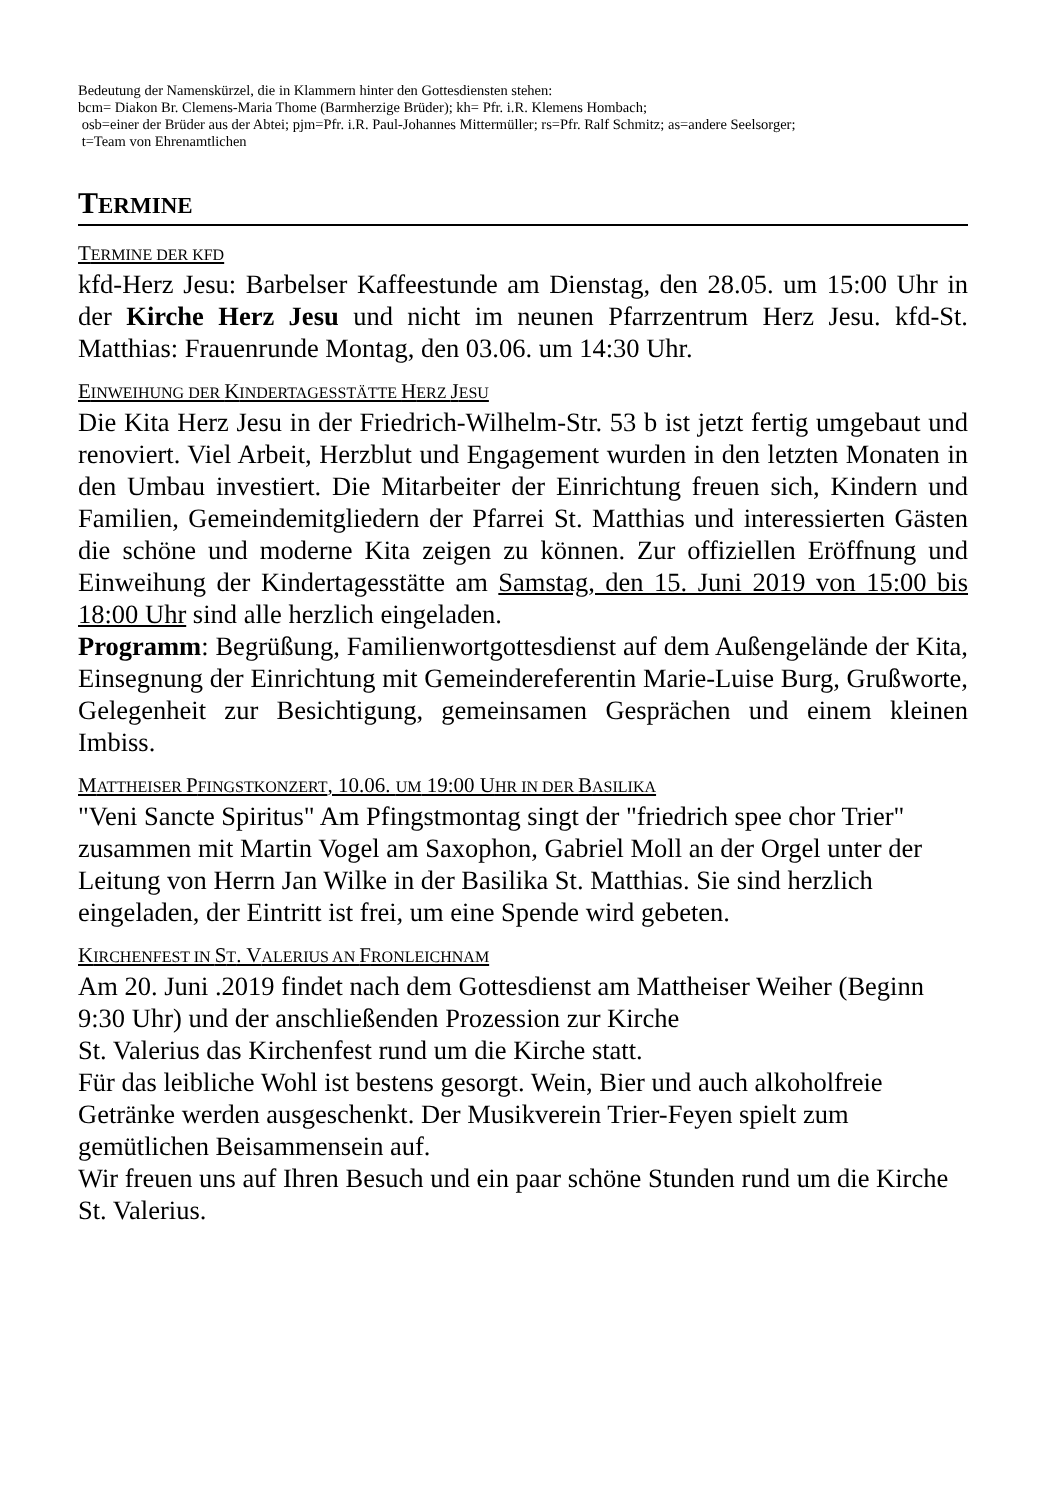Bedeutung der Namenskürzel, die in Klammern hinter den Gottesdiensten stehen:
bcm= Diakon Br. Clemens-Maria Thome (Barmherzige Brüder); kh= Pfr. i.R. Klemens Hombach;
osb=einer der Brüder aus der Abtei; pjm=Pfr. i.R. Paul-Johannes Mittermüller; rs=Pfr. Ralf Schmitz; as=andere Seelsorger;
t=Team von Ehrenamtlichen
TERMINE
TERMINE DER KFD
kfd-Herz Jesu: Barbelser Kaffeestunde am Dienstag, den 28.05. um 15:00 Uhr in der Kirche Herz Jesu und nicht im neunen Pfarrzentrum Herz Jesu. kfd-St. Matthias: Frauenrunde Montag, den 03.06. um 14:30 Uhr.
EINWEIHUNG DER KINDERTAGESSTÄTTE HERZ JESU
Die Kita Herz Jesu in der Friedrich-Wilhelm-Str. 53 b ist jetzt fertig umgebaut und renoviert. Viel Arbeit, Herzblut und Engagement wurden in den letzten Monaten in den Umbau investiert. Die Mitarbeiter der Einrichtung freuen sich, Kindern und Familien, Gemeindemitgliedern der Pfarrei St. Matthias und interessierten Gästen die schöne und moderne Kita zeigen zu können. Zur offiziellen Eröffnung und Einweihung der Kindertagesstätte am Samstag, den 15. Juni 2019 von 15:00 bis 18:00 Uhr sind alle herzlich eingeladen.
Programm: Begrüßung, Familienwortgottesdienst auf dem Außengelände der Kita, Einsegnung der Einrichtung mit Gemeindereferentin Marie-Luise Burg, Grußworte, Gelegenheit zur Besichtigung, gemeinsamen Gesprächen und einem kleinen Imbiss.
MATTHEISER PFINGSTKONZERT, 10.06. UM 19:00 UHR IN DER BASILIKA
"Veni Sancte Spiritus" Am Pfingstmontag singt der "friedrich spee chor Trier" zusammen mit Martin Vogel am Saxophon, Gabriel Moll an der Orgel unter der Leitung von Herrn Jan Wilke in der Basilika St. Matthias. Sie sind herzlich eingeladen, der Eintritt ist frei, um eine Spende wird gebeten.
KIRCHENFEST IN ST. VALERIUS AN FRONLEICHNAM
Am 20. Juni .2019 findet nach dem Gottesdienst am Mattheiser Weiher (Beginn 9:30 Uhr) und der anschließenden Prozession zur Kirche
St. Valerius das Kirchenfest rund um die Kirche statt.
Für das leibliche Wohl ist bestens gesorgt. Wein, Bier und auch alkoholfreie Getränke werden ausgeschenkt. Der Musikverein Trier-Feyen spielt zum gemütlichen Beisammensein auf.
Wir freuen uns auf Ihren Besuch und ein paar schöne Stunden rund um die Kirche St. Valerius.